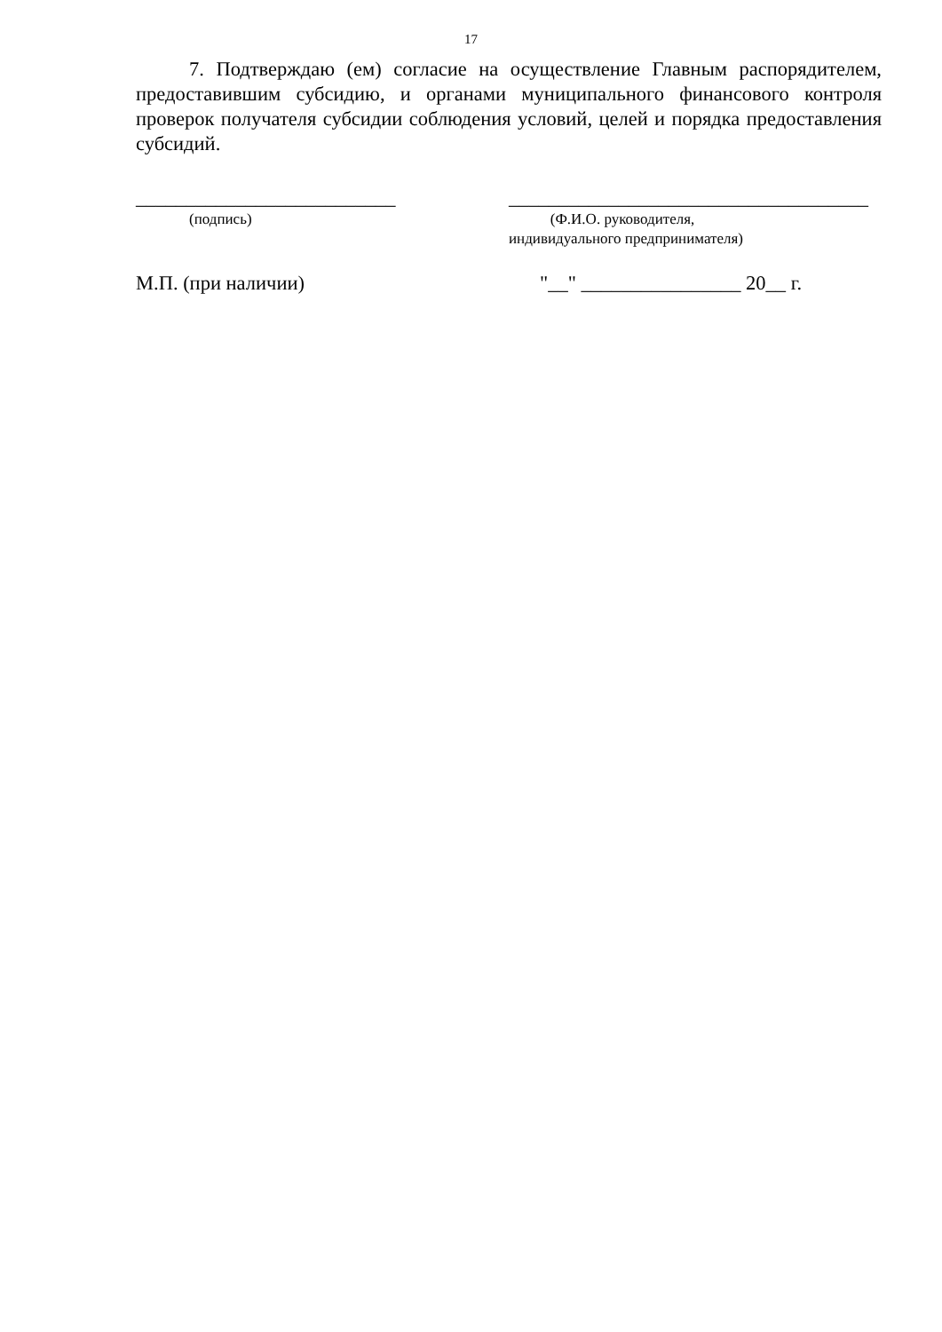17
7. Подтверждаю (ем) согласие на осуществление Главным распорядителем, предоставившим субсидию, и органами муниципального финансового контроля проверок получателя субсидии соблюдения условий, целей и порядка предоставления субсидий.
__________________________ ____________________________________
(подпись) (Ф.И.О. руководителя,
индивидуального предпринимателя)
М.П. (при наличии) "__" ________________ 20__ г.